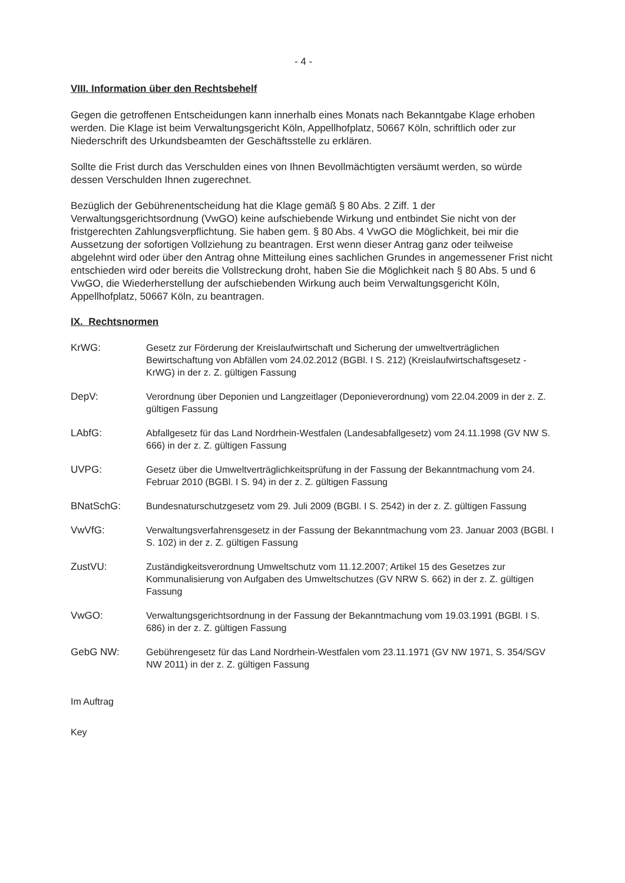- 4 -
VIII. Information über den Rechtsbehelf
Gegen die getroffenen Entscheidungen kann innerhalb eines Monats nach Bekanntgabe Klage erhoben werden. Die Klage ist beim Verwaltungsgericht Köln, Appellhofplatz, 50667 Köln, schriftlich oder zur Niederschrift des Urkundsbeamten der Geschäftsstelle zu erklären.
Sollte die Frist durch das Verschulden eines von Ihnen Bevollmächtigten versäumt werden, so würde dessen Verschulden Ihnen zugerechnet.
Bezüglich der Gebührenentscheidung hat die Klage gemäß § 80 Abs. 2 Ziff. 1 der Verwaltungsgerichtsordnung (VwGO) keine aufschiebende Wirkung und entbindet Sie nicht von der fristgerechten Zahlungsverpflichtung. Sie haben gem. § 80 Abs. 4 VwGO die Möglichkeit, bei mir die Aussetzung der sofortigen Vollziehung zu beantragen. Erst wenn dieser Antrag ganz oder teilweise abgelehnt wird oder über den Antrag ohne Mitteilung eines sachlichen Grundes in angemessener Frist nicht entschieden wird oder bereits die Vollstreckung droht, haben Sie die Möglichkeit nach § 80 Abs. 5 und 6 VwGO, die Wiederherstellung der aufschiebenden Wirkung auch beim Verwaltungsgericht Köln, Appellhofplatz, 50667 Köln, zu beantragen.
IX. Rechtsnormen
KrWG: Gesetz zur Förderung der Kreislaufwirtschaft und Sicherung der umweltverträglichen Bewirtschaftung von Abfällen vom 24.02.2012 (BGBl. I S. 212) (Kreislaufwirtschaftsgesetz - KrWG) in der z. Z. gültigen Fassung
DepV: Verordnung über Deponien und Langzeitlager (Deponieverordnung) vom 22.04.2009 in der z. Z. gültigen Fassung
LAbfG: Abfallgesetz für das Land Nordrhein-Westfalen (Landesabfallgesetz) vom 24.11.1998 (GV NW S. 666) in der z. Z. gültigen Fassung
UVPG: Gesetz über die Umweltverträglichkeitsprüfung in der Fassung der Bekanntmachung vom 24. Februar 2010 (BGBl. I S. 94) in der z. Z. gültigen Fassung
BNatSchG: Bundesnaturschutzgesetz vom 29. Juli 2009 (BGBl. I S. 2542) in der z. Z. gültigen Fassung
VwVfG: Verwaltungsverfahrensgesetz in der Fassung der Bekanntmachung vom 23. Januar 2003 (BGBl. I S. 102) in der z. Z. gültigen Fassung
ZustVU: Zuständigkeitsverordnung Umweltschutz vom 11.12.2007; Artikel 15 des Gesetzes zur Kommunalisierung von Aufgaben des Umweltschutzes (GV NRW S. 662) in der z. Z. gültigen Fassung
VwGO: Verwaltungsgerichtsordnung in der Fassung der Bekanntmachung vom 19.03.1991 (BGBl. I S. 686) in der z. Z. gültigen Fassung
GebG NW: Gebührengesetz für das Land Nordrhein-Westfalen vom 23.11.1971 (GV NW 1971, S. 354/SGV NW 2011) in der z. Z. gültigen Fassung
Im Auftrag
Key